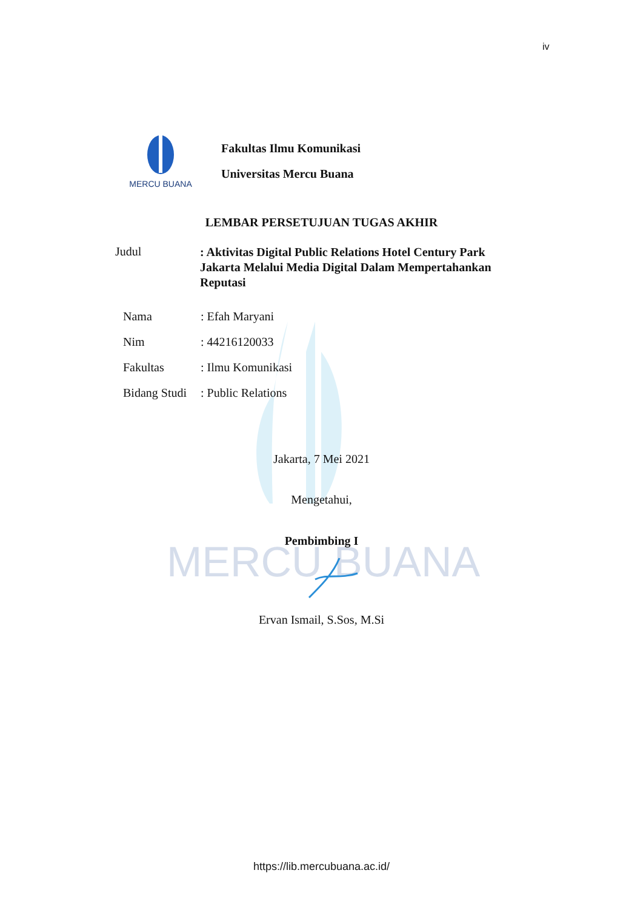iv
MERCU BUANA
MERCU BUANA
Fakultas Ilmu Komunikasi
Universitas Mercu Buana
LEMBAR PERSETUJUAN TUGAS AKHIR
Judul
: Aktivitas Digital Public Relations Hotel Century Park Jakarta Melalui Media Digital Dalam Mempertahankan Reputasi
Nama: Efah Maryani
Nim: 44216120033
Fakultas: Ilmu Komunikasi
Bidang Studi: Public Relations
Jakarta, 7 Mei 2021
Mengetahui,
Pembimbing I
Ervan Ismail, S.Sos, M.Si
https://lib.mercubuana.ac.id/